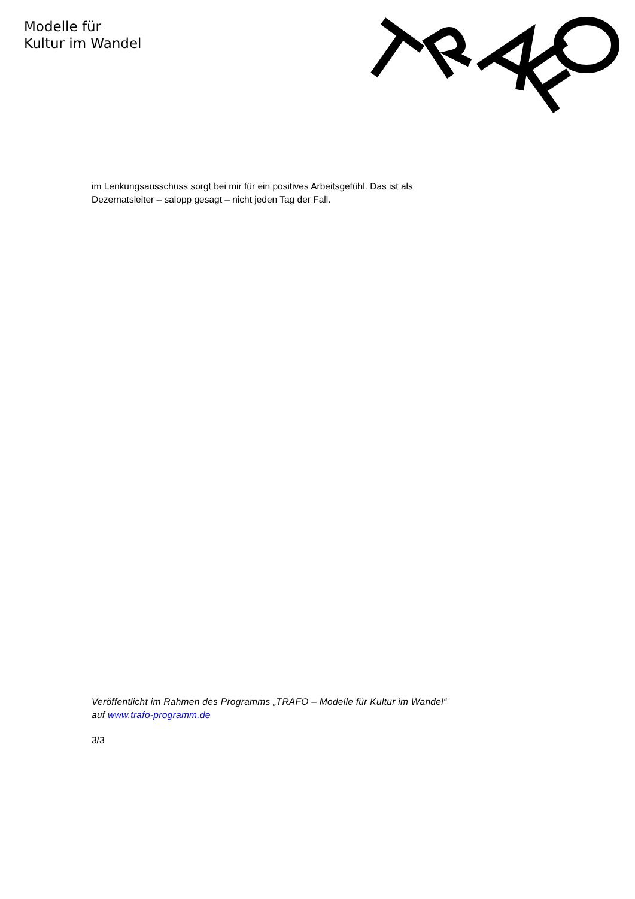Modelle für
Kultur im Wandel
im Lenkungsausschuss sorgt bei mir für ein positives Arbeitsgefühl. Das ist als Dezernatsleiter – salopp gesagt – nicht jeden Tag der Fall.
Veröffentlicht im Rahmen des Programms „TRAFO – Modelle für Kultur im Wandel“ auf www.trafo-programm.de
3/3